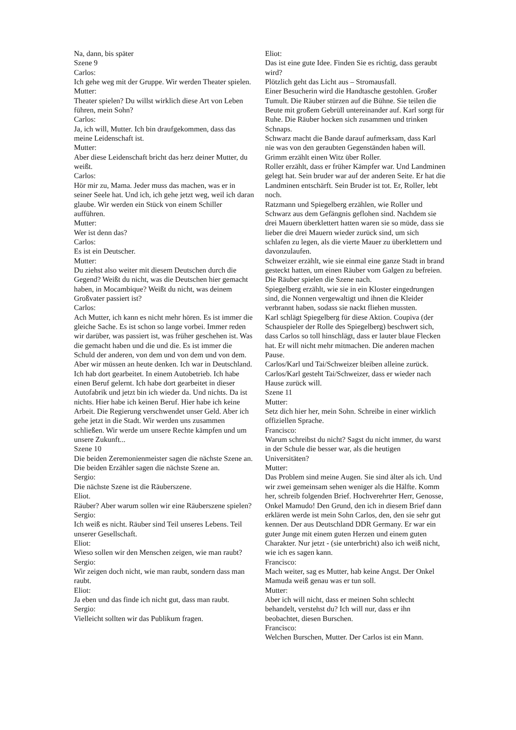Na, dann, bis später
Szene 9
Carlos:
Ich gehe weg mit der Gruppe. Wir werden Theater spielen.
Mutter:
Theater spielen? Du willst wirklich diese Art von Leben führen, mein Sohn?
Carlos:
Ja, ich will, Mutter. Ich bin draufgekommen, dass das meine Leidenschaft ist.
Mutter:
Aber diese Leidenschaft bricht das herz deiner Mutter, du weißt.
Carlos:
Hör mir zu, Mama. Jeder muss das machen, was er in seiner Seele hat. Und ich, ich gehe jetzt weg, weil ich daran glaube. Wir werden ein Stück von einem Schiller aufführen.
Mutter:
Wer ist denn das?
Carlos:
Es ist ein Deutscher.
Mutter:
Du ziehst also weiter mit diesem Deutschen durch die Gegend? Weißt du nicht, was die Deutschen hier gemacht haben, in Mocambique? Weißt du nicht, was deinem Großvater passiert ist?
Carlos:
Ach Mutter, ich kann es nicht mehr hören. Es ist immer die gleiche Sache. Es ist schon so lange vorbei. Immer reden wir darüber, was passiert ist, was früher geschehen ist. Was die gemacht haben und die und die. Es ist immer die Schuld der anderen, von dem und von dem und von dem. Aber wir müssen an heute denken. Ich war in Deutschland. Ich hab dort gearbeitet. In einem Autobetrieb. Ich habe einen Beruf gelernt. Ich habe dort gearbeitet in dieser Autofabrik und jetzt bin ich wieder da. Und nichts. Da ist nichts. Hier habe ich keinen Beruf. Hier habe ich keine Arbeit. Die Regierung verschwendet unser Geld. Aber ich gehe jetzt in die Stadt. Wir werden uns zusammen schließen. Wir werde um unsere Rechte kämpfen und um unsere Zukunft...
Szene 10
Die beiden Zeremonienmeister sagen die nächste Szene an.
Die beiden Erzähler sagen die nächste Szene an.
Sergio:
Die nächste Szene ist die Räuberszene.
Eliot.
Räuber? Aber warum sollen wir eine Räuberszene spielen?
Sergio:
Ich weiß es nicht. Räuber sind Teil unseres Lebens. Teil unserer Gesellschaft.
Eliot:
Wieso sollen wir den Menschen zeigen, wie man raubt?
Sergio:
Wir zeigen doch nicht, wie man raubt, sondern dass man raubt.
Eliot:
Ja eben und das finde ich nicht gut, dass man raubt.
Sergio:
Vielleicht sollten wir das Publikum fragen.
Eliot:
Das ist eine gute Idee. Finden Sie es richtig, dass geraubt wird?
Plötzlich geht das Licht aus – Stromausfall.
Einer Besucherin wird die Handtasche gestohlen. Großer Tumult. Die Räuber stürzen auf die Bühne. Sie teilen die Beute mit großem Gebrüll untereinander auf. Karl sorgt für Ruhe. Die Räuber hocken sich zusammen und trinken Schnaps.
Schwarz macht die Bande darauf aufmerksam, dass Karl nie was von den geraubten Gegenständen haben will.
Grimm erzählt einen Witz über Roller.
Roller erzählt, dass er früher Kämpfer war. Und Landminen gelegt hat. Sein bruder war auf der anderen Seite. Er hat die Landminen entschärft. Sein Bruder ist tot. Er, Roller, lebt noch.
Ratzmann und Spiegelberg erzählen, wie Roller und Schwarz aus dem Gefängnis geflohen sind. Nachdem sie drei Mauern überklettert hatten waren sie so müde, dass sie lieber die drei Mauern wieder zurück sind, um sich schlafen zu legen, als die vierte Mauer zu überklettern und davonzulaufen.
Schweizer erzählt, wie sie einmal eine ganze Stadt in brand gesteckt hatten, um einen Räuber vom Galgen zu befreien. Die Räuber spielen die Szene nach.
Spiegelberg erzählt, wie sie in ein Kloster eingedrungen sind, die Nonnen vergewaltigt und ihnen die Kleider verbrannt haben, sodass sie nackt fliehen mussten.
Karl schlägt Spiegelberg für diese Aktion. Coupiva (der Schauspieler der Rolle des Spiegelberg) beschwert sich, dass Carlos so toll hinschlägt, dass er lauter blaue Flecken hat. Er will nicht mehr mitmachen. Die anderen machen Pause.
Carlos/Karl und Tai/Schweizer bleiben alleine zurück. Carlos/Karl gesteht Tai/Schweizer, dass er wieder nach Hause zurück will.
Szene 11
Mutter:
Setz dich hier her, mein Sohn. Schreibe in einer wirklich offiziellen Sprache.
Francisco:
Warum schreibst du nicht? Sagst du nicht immer, du warst in der Schule die besser war, als die heutigen Universitäten?
Mutter:
Das Problem sind meine Augen. Sie sind älter als ich. Und wir zwei gemeinsam sehen weniger als die Hälfte. Komm her, schreib folgenden Brief. Hochverehrter Herr, Genosse, Onkel Mamudo! Den Grund, den ich in diesem Brief dann erklären werde ist mein Sohn Carlos, den, den sie sehr gut kennen. Der aus Deutschland DDR Germany. Er war ein guter Junge mit einem guten Herzen und einem guten Charakter. Nur jetzt - (sie unterbricht) also ich weiß nicht, wie ich es sagen kann.
Francisco:
Mach weiter, sag es Mutter, hab keine Angst. Der Onkel Mamuda weiß genau was er tun soll.
Mutter:
Aber ich will nicht, dass er meinen Sohn schlecht behandelt, verstehst du? Ich will nur, dass er ihn beobachtet, diesen Burschen.
Francisco:
Welchen Burschen, Mutter. Der Carlos ist ein Mann.